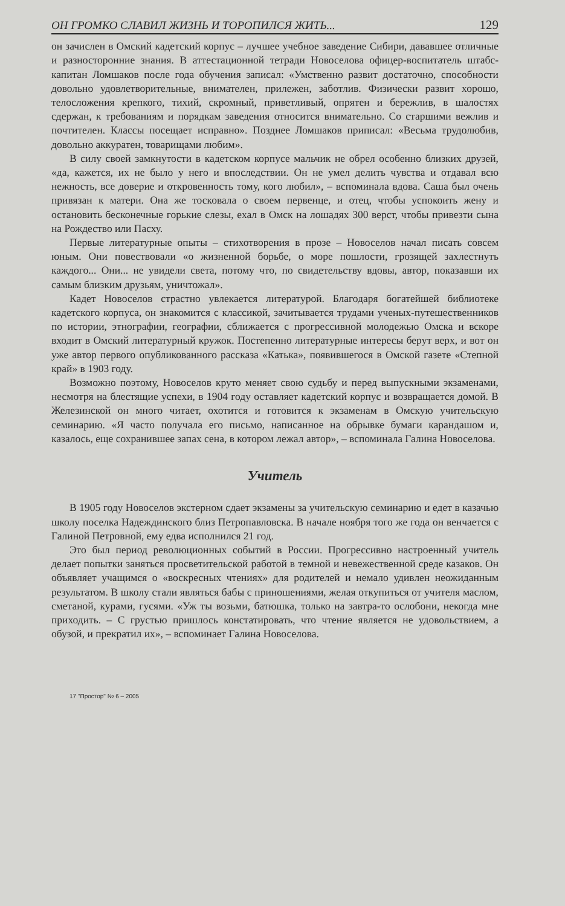ОН ГРОМКО СЛАВИЛ ЖИЗНЬ И ТОРОПИЛСЯ ЖИТЬ... 129
он зачислен в Омский кадетский корпус – лучшее учебное заведение Сибири, дававшее отличные и разносторонние знания. В аттестационной тетради Новоселова офицер-воспитатель штабс-капитан Ломшаков после года обучения записал: «Умственно развит достаточно, способности довольно удовлетворительные, внимателен, прилежен, заботлив. Физически развит хорошо, телосложения крепкого, тихий, скромный, приветливый, опрятен и бережлив, в шалостях сдержан, к требованиям и порядкам заведения относится внимательно. Со старшими вежлив и почтителен. Классы посещает исправно». Позднее Ломшаков приписал: «Весьма трудолюбив, довольно аккуратен, товарищами любим».
В силу своей замкнутости в кадетском корпусе мальчик не обрел особенно близких друзей, «да, кажется, их не было у него и впоследствии. Он не умел делить чувства и отдавал всю нежность, все доверие и откровенность тому, кого любил», – вспоминала вдова. Саша был очень привязан к матери. Она же тосковала о своем первенце, и отец, чтобы успокоить жену и остановить бесконечные горькие слезы, ехал в Омск на лошадях 300 верст, чтобы привезти сына на Рождество или Пасху.
Первые литературные опыты – стихотворения в прозе – Новоселов начал писать совсем юным. Они повествовали «о жизненной борьбе, о море пошлости, грозящей захлестнуть каждого... Они... не увидели света, потому что, по свидетельству вдовы, автор, показавши их самым близким друзьям, уничтожал».
Кадет Новоселов страстно увлекается литературой. Благодаря богатейшей библиотеке кадетского корпуса, он знакомится с классикой, зачитывается трудами ученых-путешественников по истории, этнографии, географии, сближается с прогрессивной молодежью Омска и вскоре входит в Омский литературный кружок. Постепенно литературные интересы берут верх, и вот он уже автор первого опубликованного рассказа «Катька», появившегося в Омской газете «Степной край» в 1903 году.
Возможно поэтому, Новоселов круто меняет свою судьбу и перед выпускными экзаменами, несмотря на блестящие успехи, в 1904 году оставляет кадетский корпус и возвращается домой. В Железинской он много читает, охотится и готовится к экзаменам в Омскую учительскую семинарию. «Я часто получала его письмо, написанное на обрывке бумаги карандашом и, казалось, еще сохранившее запах сена, в котором лежал автор», – вспоминала Галина Новоселова.
Учитель
В 1905 году Новоселов экстерном сдает экзамены за учительскую семинарию и едет в казачью школу поселка Надеждинского близ Петропавловска. В начале ноября того же года он венчается с Галиной Петровной, ему едва исполнился 21 год.
Это был период революционных событий в России. Прогрессивно настроенный учитель делает попытки заняться просветительской работой в темной и невежественной среде казаков. Он объявляет учащимся о «воскресных чтениях» для родителей и немало удивлен неожиданным результатом. В школу стали являться бабы с приношениями, желая откупиться от учителя маслом, сметаной, курами, гусями. «Уж ты возьми, батюшка, только на завтра-то ослобони, некогда мне приходить. – С грустью пришлось констатировать, что чтение является не удовольствием, а обузой, и прекратил их», – вспоминает Галина Новоселова.
17 "Простор" № 6 – 2005